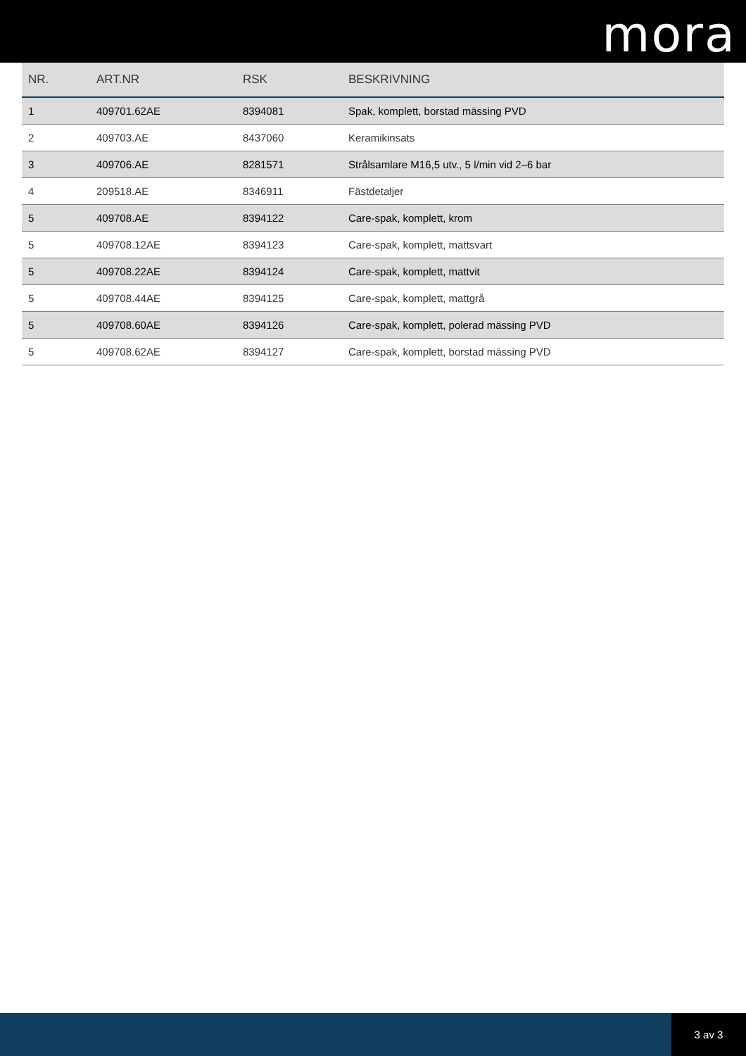mora
| NR. | ART.NR | RSK | BESKRIVNING |
| --- | --- | --- | --- |
| 1 | 409701.62AE | 8394081 | Spak, komplett, borstad mässing PVD |
| 2 | 409703.AE | 8437060 | Keramikinsats |
| 3 | 409706.AE | 8281571 | Strålsamlare M16,5 utv., 5 l/min vid 2–6 bar |
| 4 | 209518.AE | 8346911 | Fästdetaljer |
| 5 | 409708.AE | 8394122 | Care-spak, komplett, krom |
| 5 | 409708.12AE | 8394123 | Care-spak, komplett, mattsvart |
| 5 | 409708.22AE | 8394124 | Care-spak, komplett, mattvit |
| 5 | 409708.44AE | 8394125 | Care-spak, komplett, mattgrå |
| 5 | 409708.60AE | 8394126 | Care-spak, komplett, polerad mässing PVD |
| 5 | 409708.62AE | 8394127 | Care-spak, komplett, borstad mässing PVD |
3 av 3